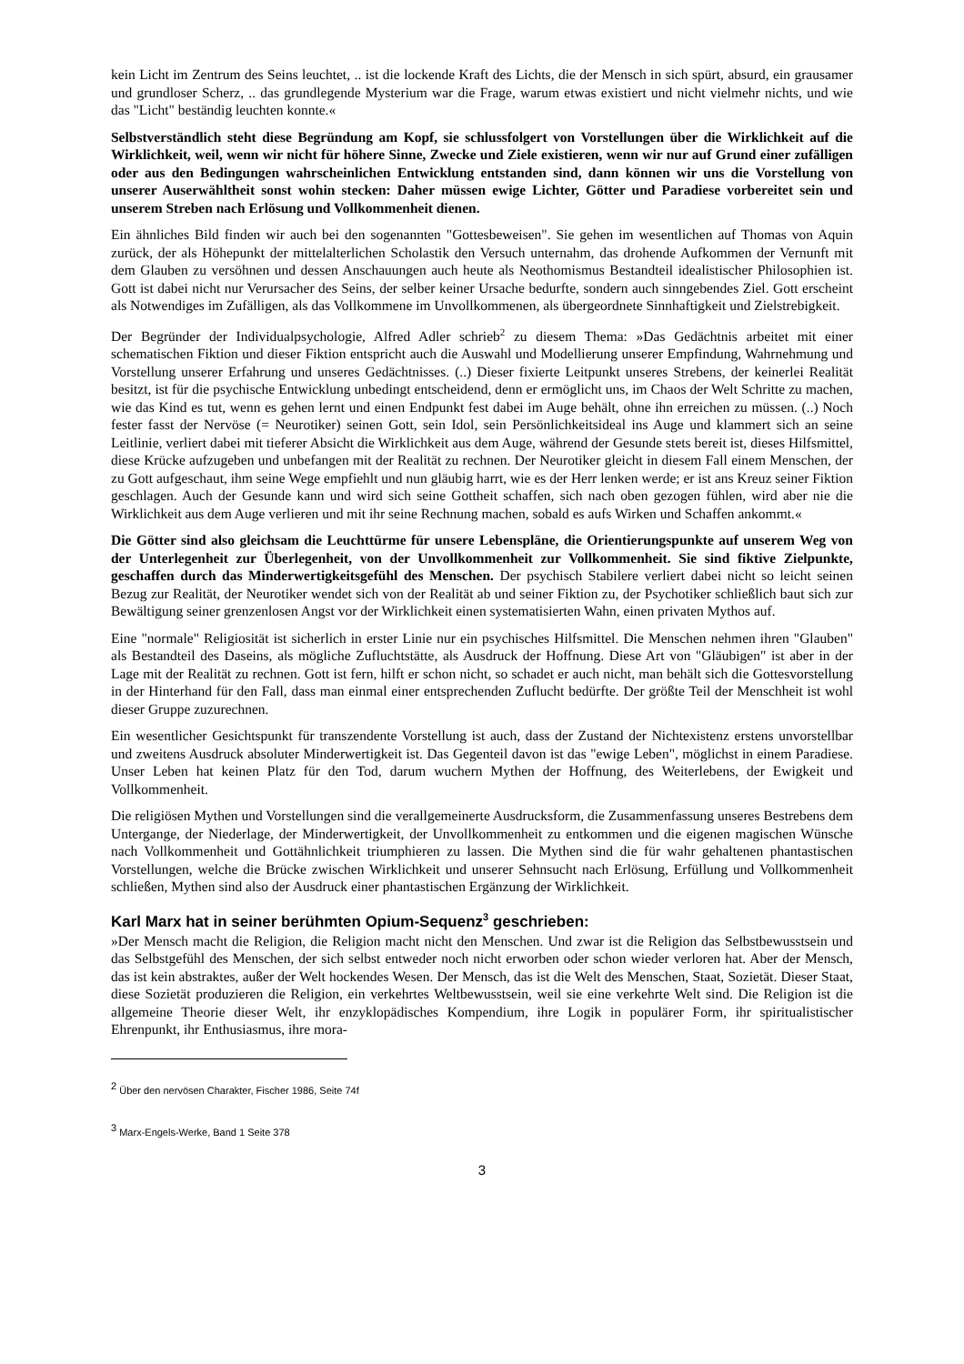kein Licht im Zentrum des Seins leuchtet, .. ist die lockende Kraft des Lichts, die der Mensch in sich spürt, absurd, ein grausamer und grundloser Scherz, .. das grundlegende Mysterium war die Frage, warum etwas existiert und nicht vielmehr nichts, und wie das "Licht" beständig leuchten konnte.«
Selbstverständlich steht diese Begründung am Kopf, sie schlussfolgert von Vorstellungen über die Wirklichkeit auf die Wirklichkeit, weil, wenn wir nicht für höhere Sinne, Zwecke und Ziele existieren, wenn wir nur auf Grund einer zufälligen oder aus den Bedingungen wahrscheinlichen Entwicklung entstanden sind, dann können wir uns die Vorstellung von unserer Auserwähltheit sonst wohin stecken: Daher müssen ewige Lichter, Götter und Paradiese vorbereitet sein und unserem Streben nach Erlösung und Vollkommenheit dienen.
Ein ähnliches Bild finden wir auch bei den sogenannten "Gottesbeweisen". Sie gehen im wesentlichen auf Thomas von Aquin zurück, der als Höhepunkt der mittelalterlichen Scholastik den Versuch unternahm, das drohende Aufkommen der Vernunft mit dem Glauben zu versöhnen und dessen Anschauungen auch heute als Neothomismus Bestandteil idealistischer Philosophien ist. Gott ist dabei nicht nur Verursacher des Seins, der selber keiner Ursache bedurfte, sondern auch sinngebendes Ziel. Gott erscheint als Notwendiges im Zufälligen, als das Vollkommene im Unvollkommenen, als übergeordnete Sinnhaftigkeit und Zielstrebigkeit.
Der Begründer der Individualpsychologie, Alfred Adler schrieb<sup>2</sup> zu diesem Thema: »Das Gedächtnis arbeitet mit einer schematischen Fiktion und dieser Fiktion entspricht auch die Auswahl und Modellierung unserer Empfindung, Wahrnehmung und Vorstellung unserer Erfahrung und unseres Gedächtnisses. (..) Dieser fixierte Leitpunkt unseres Strebens, der keinerlei Realität besitzt, ist für die psychische Entwicklung unbedingt entscheidend, denn er ermöglicht uns, im Chaos der Welt Schritte zu machen, wie das Kind es tut, wenn es gehen lernt und einen Endpunkt fest dabei im Auge behält, ohne ihn erreichen zu müssen. (..) Noch fester fasst der Nervöse (= Neurotiker) seinen Gott, sein Idol, sein Persönlichkeitsideal ins Auge und klammert sich an seine Leitlinie, verliert dabei mit tieferer Absicht die Wirklichkeit aus dem Auge, während der Gesunde stets bereit ist, dieses Hilfsmittel, diese Krücke aufzugeben und unbefangen mit der Realität zu rechnen. Der Neurotiker gleicht in diesem Fall einem Menschen, der zu Gott aufgeschaut, ihm seine Wege empfiehlt und nun gläubig harrt, wie es der Herr lenken werde; er ist ans Kreuz seiner Fiktion geschlagen. Auch der Gesunde kann und wird sich seine Gottheit schaffen, sich nach oben gezogen fühlen, wird aber nie die Wirklichkeit aus dem Auge verlieren und mit ihr seine Rechnung machen, sobald es aufs Wirken und Schaffen ankommt.«
Die Götter sind also gleichsam die Leuchttürme für unsere Lebenspläne, die Orientierungspunkte auf unserem Weg von der Unterlegenheit zur Überlegenheit, von der Unvollkommenheit zur Vollkommenheit. Sie sind fiktive Zielpunkte, geschaffen durch das Minderwertigkeitsgefühl des Menschen. Der psychisch Stabilere verliert dabei nicht so leicht seinen Bezug zur Realität, der Neurotiker wendet sich von der Realität ab und seiner Fiktion zu, der Psychotiker schließlich baut sich zur Bewältigung seiner grenzenlosen Angst vor der Wirklichkeit einen systematisierten Wahn, einen privaten Mythos auf.
Eine "normale" Religiosität ist sicherlich in erster Linie nur ein psychisches Hilfsmittel. Die Menschen nehmen ihren "Glauben" als Bestandteil des Daseins, als mögliche Zufluchtstätte, als Ausdruck der Hoffnung. Diese Art von "Gläubigen" ist aber in der Lage mit der Realität zu rechnen. Gott ist fern, hilft er schon nicht, so schadet er auch nicht, man behält sich die Gottesvorstellung in der Hinterhand für den Fall, dass man einmal einer entsprechenden Zuflucht bedürfte. Der größte Teil der Menschheit ist wohl dieser Gruppe zuzurechnen.
Ein wesentlicher Gesichtspunkt für transzendente Vorstellung ist auch, dass der Zustand der Nichtexistenz erstens unvorstellbar und zweitens Ausdruck absoluter Minderwertigkeit ist. Das Gegenteil davon ist das "ewige Leben", möglichst in einem Paradiese. Unser Leben hat keinen Platz für den Tod, darum wuchern Mythen der Hoffnung, des Weiterlebens, der Ewigkeit und Vollkommenheit.
Die religiösen Mythen und Vorstellungen sind die verallgemeinerte Ausdrucksform, die Zusammenfassung unseres Bestrebens dem Untergange, der Niederlage, der Minderwertigkeit, der Unvollkommenheit zu entkommen und die eigenen magischen Wünsche nach Vollkommenheit und Gottähnlichkeit triumphieren zu lassen. Die Mythen sind die für wahr gehaltenen phantastischen Vorstellungen, welche die Brücke zwischen Wirklichkeit und unserer Sehnsucht nach Erlösung, Erfüllung und Vollkommenheit schließen, Mythen sind also der Ausdruck einer phantastischen Ergänzung der Wirklichkeit.
Karl Marx hat in seiner berühmten Opium-Sequenz<sup>3</sup> geschrieben:
»Der Mensch macht die Religion, die Religion macht nicht den Menschen. Und zwar ist die Religion das Selbstbewusstsein und das Selbstgefühl des Menschen, der sich selbst entweder noch nicht erworben oder schon wieder verloren hat. Aber der Mensch, das ist kein abstraktes, außer der Welt hockendes Wesen. Der Mensch, das ist die Welt des Menschen, Staat, Sozietät. Dieser Staat, diese Sozietät produzieren die Religion, ein verkehrtes Weltbewusstsein, weil sie eine verkehrte Welt sind. Die Religion ist die allgemeine Theorie dieser Welt, ihr enzyklopädisches Kompendium, ihre Logik in populärer Form, ihr spiritualistischer Ehrenpunkt, ihr Enthusiasmus, ihre mora-
<sup>2</sup> Über den nervösen Charakter, Fischer 1986, Seite 74f
<sup>3</sup> Marx-Engels-Werke, Band 1 Seite 378
3